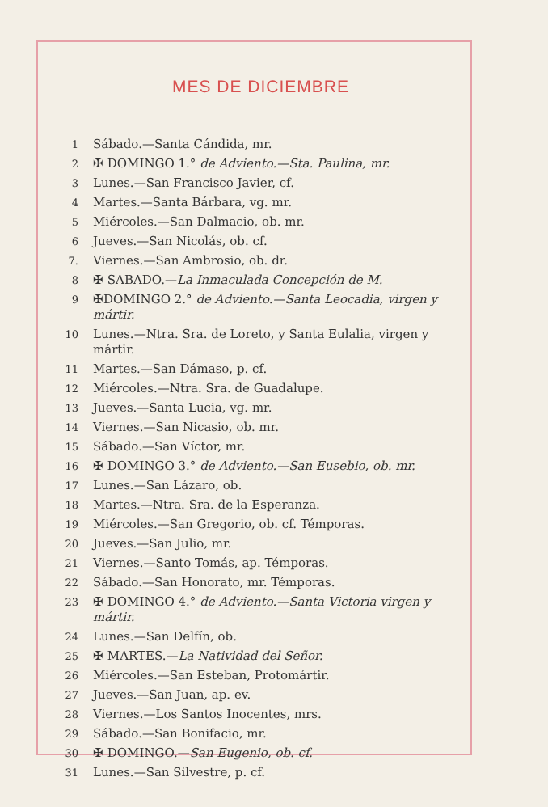MES DE DICIEMBRE
1 Sábado.—Santa Cándida, mr.
2 ✠ DOMINGO 1.° de Adviento.—Sta. Paulina, mr.
3 Lunes.—San Francisco Javier, cf.
4 Martes.—Santa Bárbara, vg. mr.
5 Miércoles.—San Dalmacio, ob. mr.
6 Jueves.—San Nicolás, ob. cf.
7. Viernes.—San Ambrosio, ob. dr.
8 ✠ SABADO.—La Inmaculada Concepción de M.
9 ✠DOMINGO 2.° de Adviento.—Santa Leocadia, virgen y mártir.
10 Lunes.—Ntra. Sra. de Loreto, y Santa Eulalia, virgen y mártir.
11 Martes.—San Dámaso, p. cf.
12 Miércoles.—Ntra. Sra. de Guadalupe.
13 Jueves.—Santa Lucia, vg. mr.
14 Viernes.—San Nicasio, ob. mr.
15 Sábado.—San Víctor, mr.
16 ✠ DOMINGO 3.° de Adviento.—San Eusebio, ob. mr.
17 Lunes.—San Lázaro, ob.
18 Martes.—Ntra. Sra. de la Esperanza.
19 Miércoles.—San Gregorio, ob. cf. Témporas.
20 Jueves.—San Julio, mr.
21 Viernes.—Santo Tomás, ap. Témporas.
22 Sábado.—San Honorato, mr. Témporas.
23 ✠ DOMINGO 4.° de Adviento.—Santa Victoria virgen y mártir.
24 Lunes.—San Delfín, ob.
25 ✠ MARTES.—La Natividad del Señor.
26 Miércoles.—San Esteban, Protomártir.
27 Jueves.—San Juan, ap. ev.
28 Viernes.—Los Santos Inocentes, mrs.
29 Sábado.—San Bonifacio, mr.
30 ✠ DOMINGO.—San Eugenio, ob. cf.
31 Lunes.—San Silvestre, p. cf.